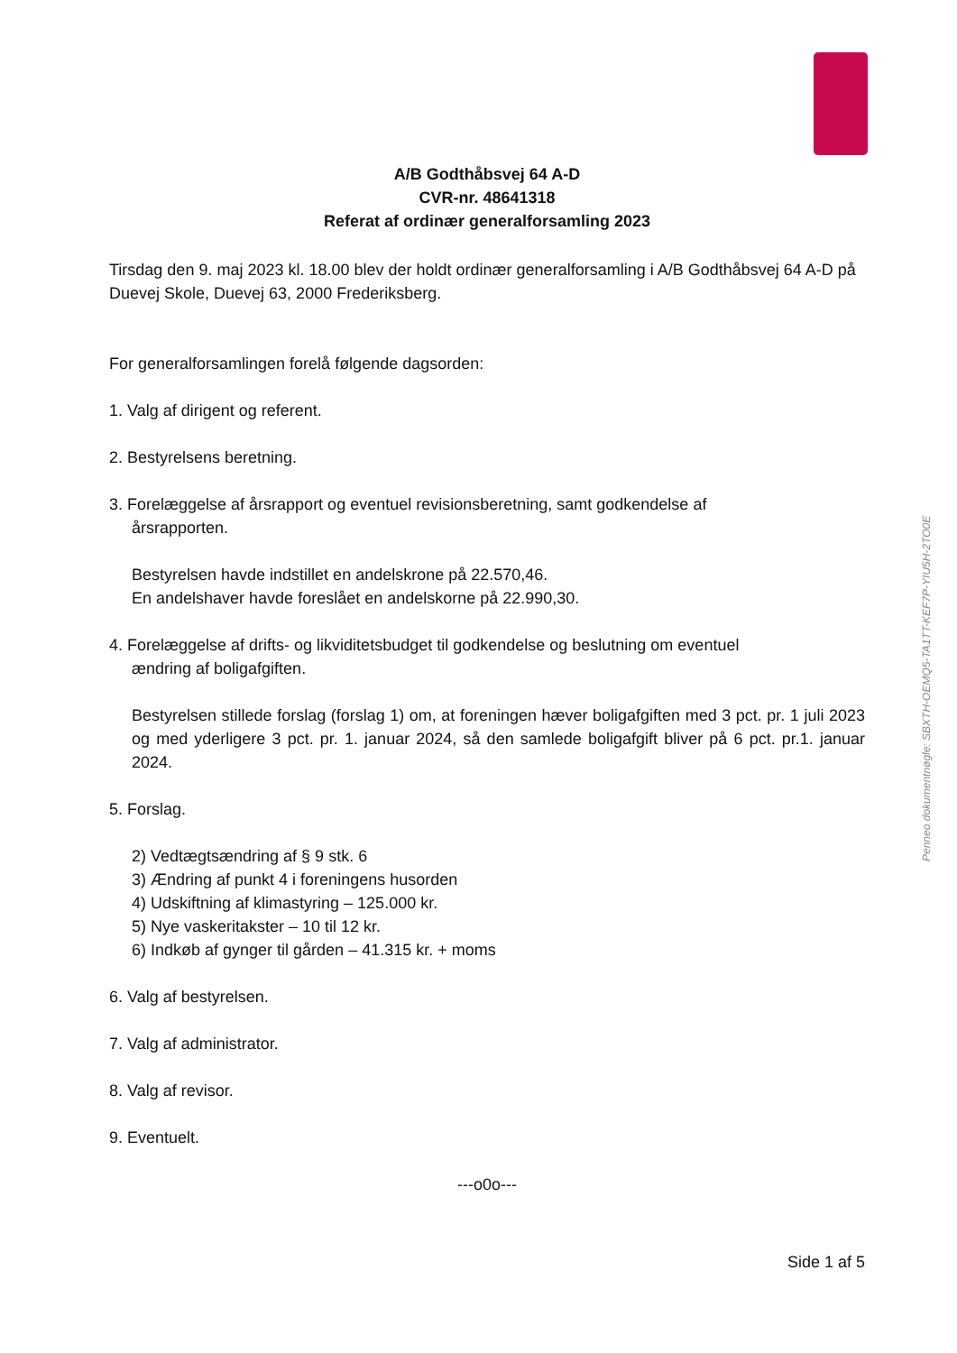A/B Godthåbsvej 64 A-D
CVR-nr. 48641318
Referat af ordinær generalforsamling 2023
Tirsdag den 9. maj 2023 kl. 18.00 blev der holdt ordinær generalforsamling i A/B Godthåbsvej 64 A-D på Duevej Skole, Duevej 63, 2000 Frederiksberg.
For generalforsamlingen forelå følgende dagsorden:
1. Valg af dirigent og referent.
2. Bestyrelsens beretning.
3. Forelæggelse af årsrapport og eventuel revisionsberetning, samt godkendelse af
årsrapporten.
Bestyrelsen havde indstillet en andelskrone på 22.570,46.
En andelshaver havde foreslået en andelskorne på 22.990,30.
4. Forelæggelse af drifts- og likviditetsbudget til godkendelse og beslutning om eventuel
ændring af boligafgiften.
Bestyrelsen stillede forslag (forslag 1) om, at foreningen hæver boligafgiften med 3 pct. pr. 1 juli 2023 og med yderligere 3 pct. pr. 1. januar 2024, så den samlede boligafgift bliver på 6 pct. pr.1. januar 2024.
5. Forslag.
2) Vedtægtsændring af § 9 stk. 6
3) Ændring af punkt 4 i foreningens husorden
4) Udskiftning af klimastyring – 125.000 kr.
5) Nye vaskeritakster – 10 til 12 kr.
6) Indkøb af gynger til gården – 41.315 kr. + moms
6. Valg af bestyrelsen.
7. Valg af administrator.
8. Valg af revisor.
9. Eventuelt.
---o0o---
Side 1 af 5
Penneo dokumentnøgle: SBXTH-OEMQ5-TA1TT-KEF7P-YIU5H-2TO0E